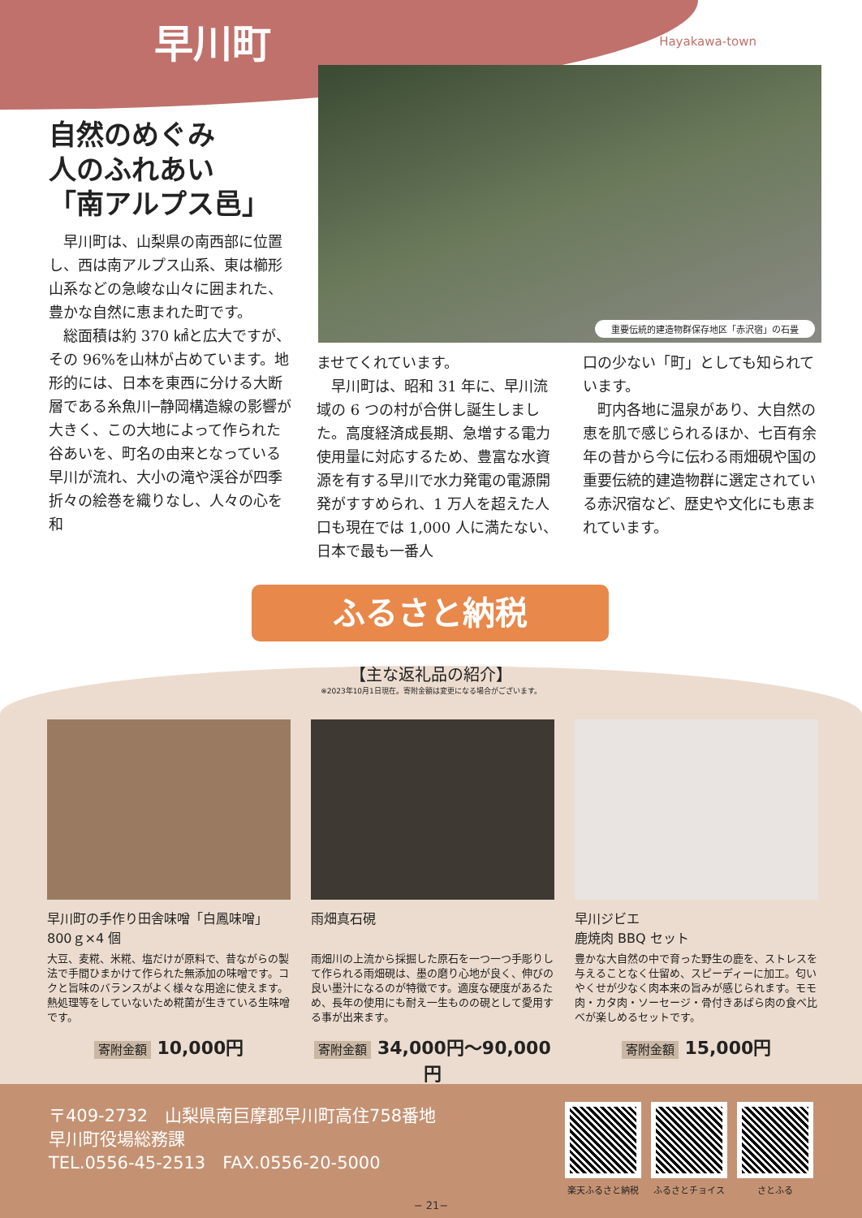早川町 Hayakawa-town
重要伝統的建造物群保存地区「赤沢宿」の石畳
自然のめぐみ
人のふれあい
「南アルプス邑」
早川町は、山梨県の南西部に位置し、西は南アルプス山系、東は櫛形山系などの急峻な山々に囲まれた、豊かな自然に恵まれた町です。
総面積は約 370 ㎢と広大ですが、その 96%を山林が占めています。地形的には、日本を東西に分ける大断層である糸魚川─静岡構造線の影響が大きく、この大地によって作られた谷あいを、町名の由来となっている早川が流れ、大小の滝や渓谷が四季折々の絵巻を織りなし、人々の心を和
ませてくれています。
早川町は、昭和 31 年に、早川流域の 6 つの村が合併し誕生しました。高度経済成長期、急増する電力使用量に対応するため、豊富な水資源を有する早川で水力発電の電源開発がすすめられ、1 万人を超えた人口も現在では 1,000 人に満たない、日本で最も一番人
口の少ない「町」としても知られています。
町内各地に温泉があり、大自然の恵を肌で感じられるほか、七百有余年の昔から今に伝わる雨畑硯や国の重要伝統的建造物群に選定されている赤沢宿など、歴史や文化にも恵まれています。
ふるさと納税
【主な返礼品の紹介】
※2023年10月1日現在。寄附金額は変更になる場合がございます。
早川町の手作り田舎味噌「白鳳味噌」
800ｇ×4 個
大豆、麦糀、米糀、塩だけが原料で、昔ながらの製法で手間ひまかけて作られた無添加の味噌です。コクと旨味のバランスがよく様々な用途に使えます。熱処理等をしていないため糀菌が生きている生味噌です。
寄附金額 10,000円
雨畑真石硯
雨畑川の上流から採掘した原石を一つ一つ手彫りして作られる雨畑硯は、墨の磨り心地が良く、伸びの良い墨汁になるのが特徴です。適度な硬度があるため、長年の使用にも耐え一生ものの硯として愛用する事が出来ます。
寄附金額 34,000円〜90,000円
早川ジビエ
鹿焼肉 BBQ セット
豊かな大自然の中で育った野生の鹿を、ストレスを与えることなく仕留め、スピーディーに加工。匂いやくせが少なく肉本来の旨みが感じられます。モモ肉・カタ肉・ソーセージ・骨付きあばら肉の食べ比べが楽しめるセットです。
寄附金額 15,000円
〒409-2732　山梨県南巨摩郡早川町高住758番地
早川町役場総務課
TEL.0556-45-2513　FAX.0556-20-5000
楽天ふるさと納税 ふるさとチョイス さとふる
− 21−